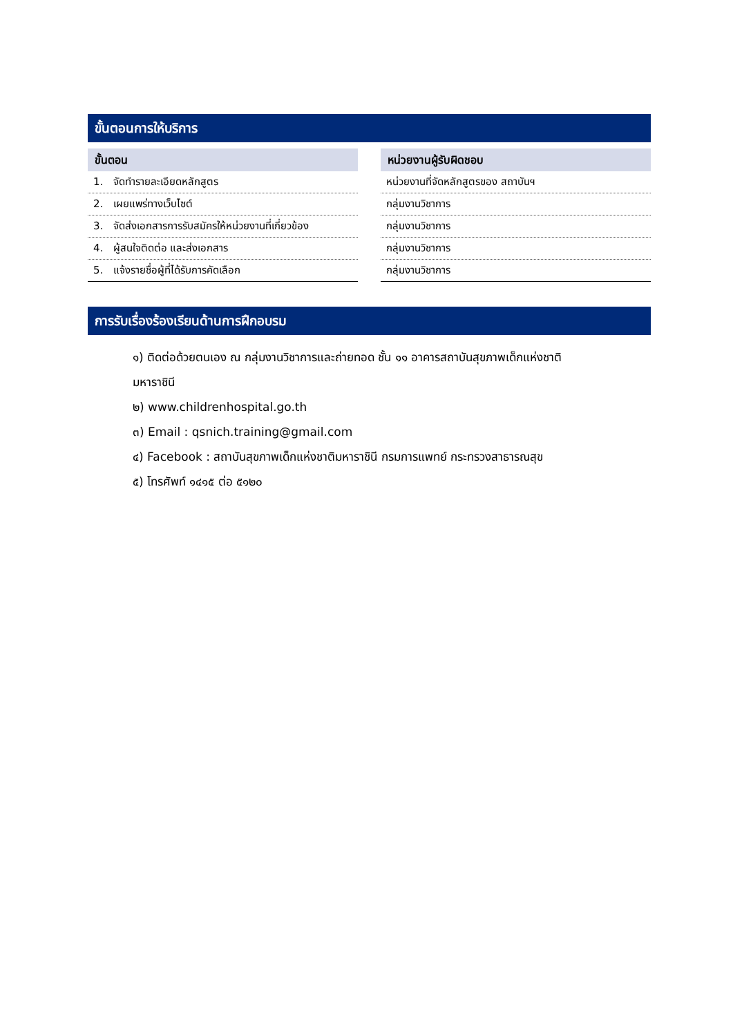ขั้นตอนการให้บริการ
| ขั้นตอน |
| --- |
| 1. จัดทำรายละเอียดหลักสูตร |
| 2. เผยแพร่ทางเว็บไซต์ |
| 3. จัดส่งเอกสารการรับสมัครให้หน่วยงานที่เกี่ยวข้อง |
| 4. ผู้สนใจติดต่อ และส่งเอกสาร |
| 5. แจ้งรายชื่อผู้ที่ได้รับการคัดเลือก |
| หน่วยงานผู้รับผิดชอบ |
| --- |
| หน่วยงานที่จัดหลักสูตรของ สถาบันฯ |
| กลุ่มงานวิชาการ |
| กลุ่มงานวิชาการ |
| กลุ่มงานวิชาการ |
| กลุ่มงานวิชาการ |
การรับเรื่องร้องเรียนด้านการฝึกอบรม
๑) ติดต่อด้วยตนเอง ณ กลุ่มงานวิชาการและถ่ายทอด ชั้น ๑๑ อาคารสถาบันสุขภาพเด็กแห่งชาติ
มหาราชินี
๒) www.childrenhospital.go.th
๓) Email : qsnich.training@gmail.com
๔) Facebook : สถาบันสุขภาพเด็กแห่งชาติมหาราชินี กรมการแพทย์ กระทรวงสาธารณสุข
๕) โทรศัพท์ ๑๔๑๕ ต่อ ๕๑๒๐